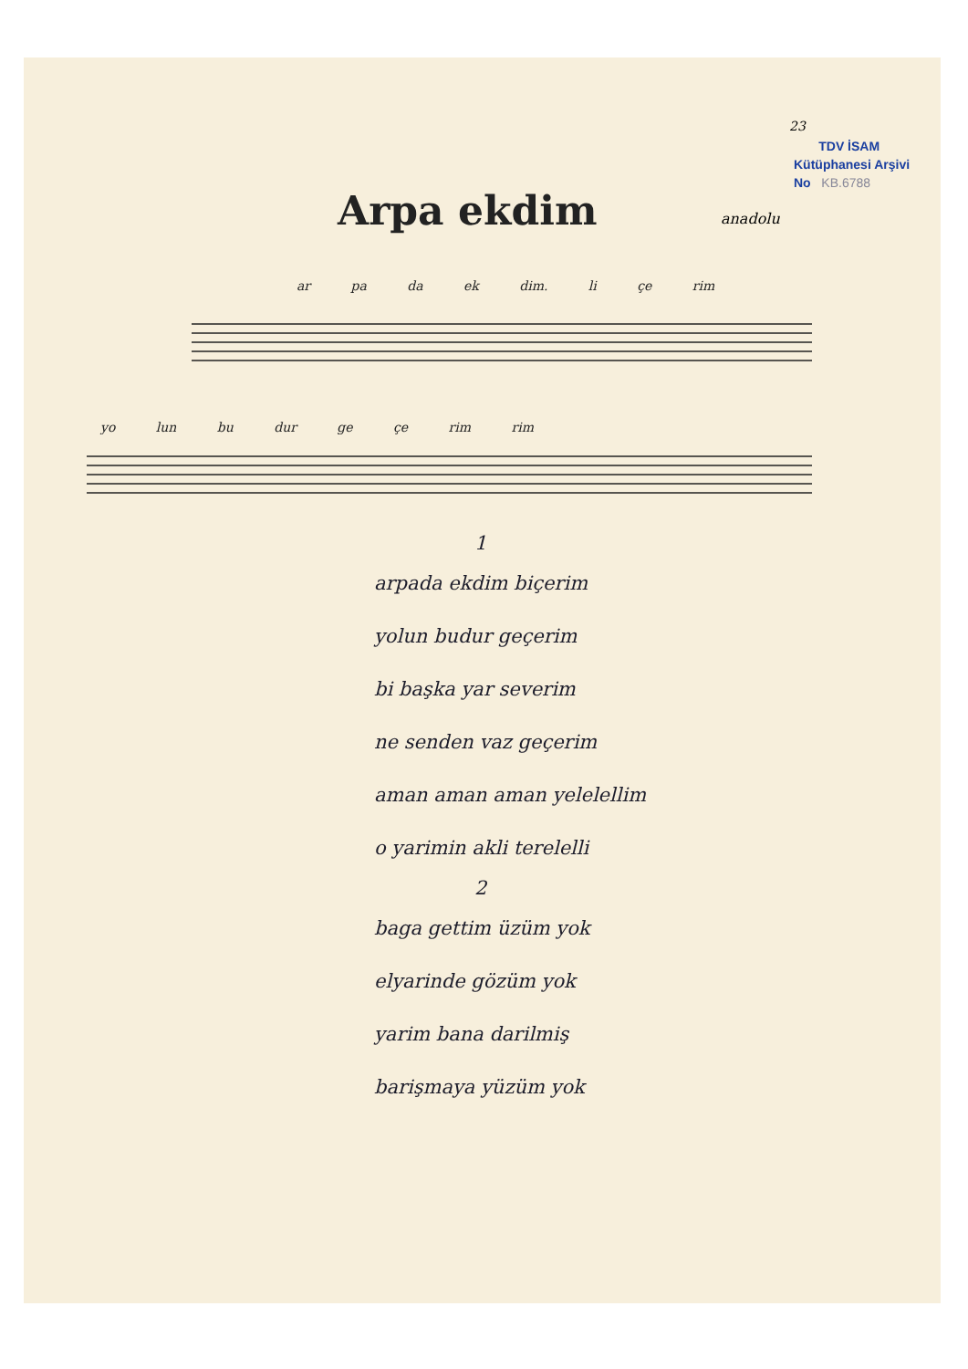23
TDV İSAM
Kütüphanesi Arşivi
No KB.6788
Arpa ekdim anadolu
ar pa da ek dim. li çe rim
yo lun bu dur ge çe rim rim
1
arpada ekdim biçerim
yolun budur geçerim
bi başka yar severim
ne senden vaz geçerim
aman aman aman yelelellim
o yarimin akli terelelli
2
baga gettim üzüm yok
elyarinde gözüm yok
yarim bana darilmiş
barişmaya yüzüm yok